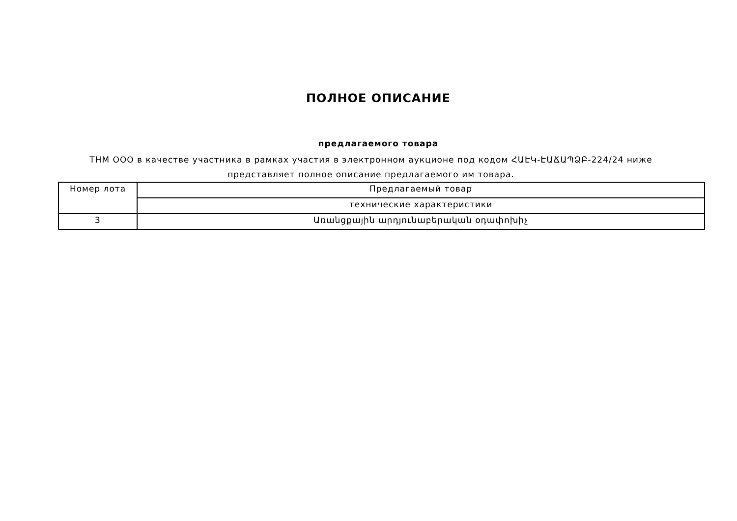ПОЛНОЕ ОПИСАНИЕ
предлагаемого товара
ТНМ ООО в качестве участника в рамках участия в электронном аукционе под кодом ՀԱԷԿ-ԷԱՃԱՊՁԲ-224/24 ниже представляет полное описание предлагаемого им товара.
| Номер лота | Предлагаемый товар |
| --- | --- |
| | технические характеристики |
| 3 | Առանցքային արդյունաբերական օդափոխիչ |